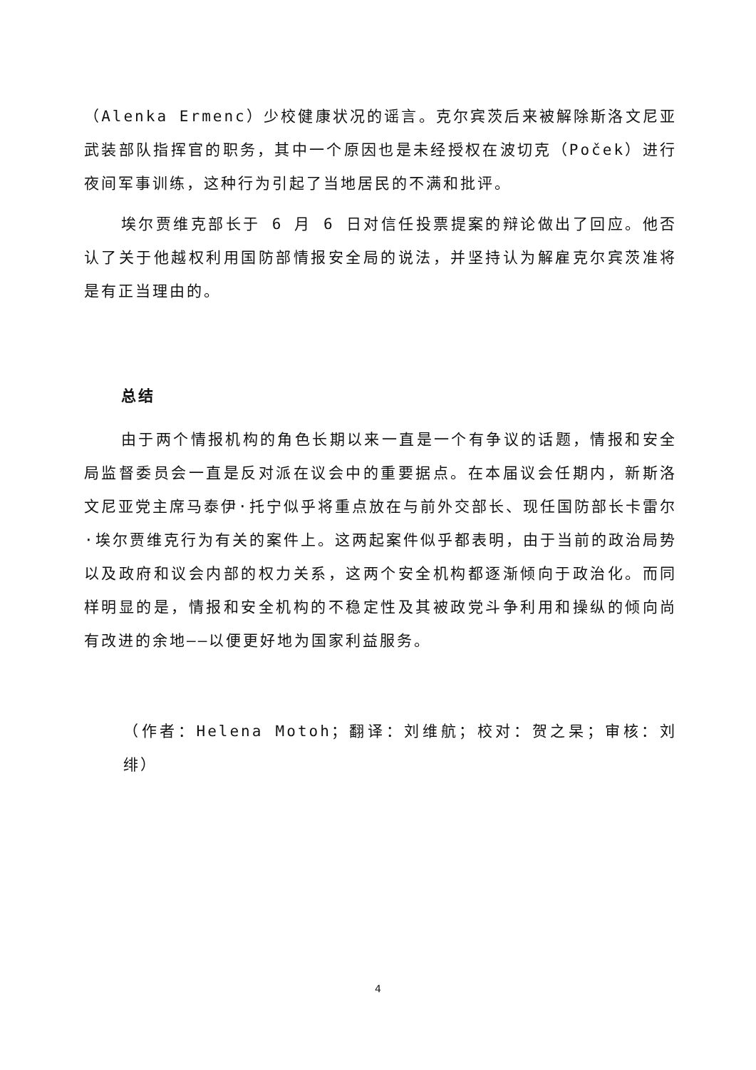（Alenka Ermenc）少校健康状况的谣言。克尔宾茨后来被解除斯洛文尼亚武装部队指挥官的职务，其中一个原因也是未经授权在波切克（Poček）进行夜间军事训练，这种行为引起了当地居民的不满和批评。
埃尔贾维克部长于 6 月 6 日对信任投票提案的辩论做出了回应。他否认了关于他越权利用国防部情报安全局的说法，并坚持认为解雇克尔宾茨准将是有正当理由的。
总结
由于两个情报机构的角色长期以来一直是一个有争议的话题，情报和安全局监督委员会一直是反对派在议会中的重要据点。在本届议会任期内，新斯洛文尼亚党主席马泰伊·托宁似乎将重点放在与前外交部长、现任国防部长卡雷尔·埃尔贾维克行为有关的案件上。这两起案件似乎都表明，由于当前的政治局势以及政府和议会内部的权力关系，这两个安全机构都逐渐倾向于政治化。而同样明显的是，情报和安全机构的不稳定性及其被政党斗争利用和操纵的倾向尚有改进的余地——以便更好地为国家利益服务。
（作者：Helena Motoh；翻译：刘维航；校对：贺之杲；审核：刘绯）
4